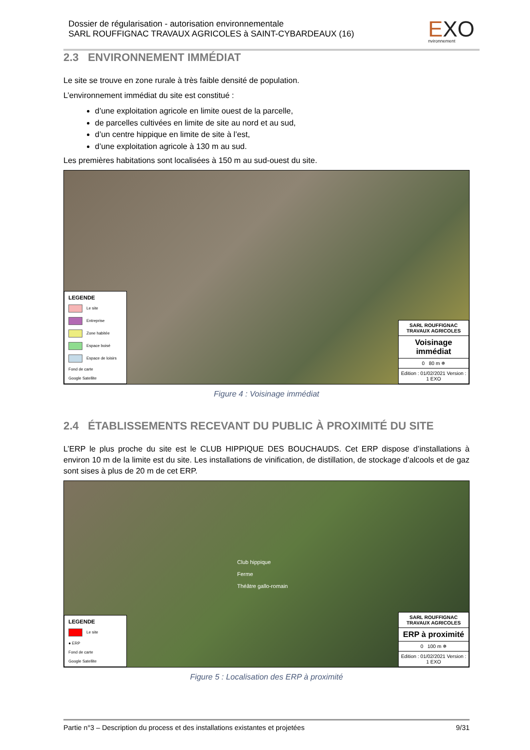Dossier de régularisation - autorisation environnementale
SARL ROUFFIGNAC TRAVAUX AGRICOLES à SAINT-CYBARDEAUX (16)
EXO
nvironnement
2.3 ENVIRONNEMENT IMMÉDIAT
Le site se trouve en zone rurale à très faible densité de population.
L’environnement immédiat du site est constitué :
d’une exploitation agricole en limite ouest de la parcelle,
de parcelles cultivées en limite de site au nord et au sud,
d’un centre hippique en limite de site à l’est,
d’une exploitation agricole à 130 m au sud.
Les premières habitations sont localisées à 150 m au sud-ouest du site.
LEGENDE
Le site
Entreprise
Zone habitée
Espace boisé
Espace de loisirs
Fond de carte
Google Satellite
SARL ROUFFIGNAC TRAVAUX AGRICOLES
Voisinage immédiat
0 80 m ✵
Edition : 01/02/2021 Version : 1 EXO
Figure 4 : Voisinage immédiat
2.4 ÉTABLISSEMENTS RECEVANT DU PUBLIC À PROXIMITÉ DU SITE
L’ERP le plus proche du site est le CLUB HIPPIQUE DES BOUCHAUDS. Cet ERP dispose d’installations à environ 10 m de la limite est du site. Les installations de vinification, de distillation, de stockage d’alcools et de gaz sont sises à plus de 20 m de cet ERP.
LEGENDE
Le site
● ERP
Fond de carte
Google Satellite
Club hippique
Ferme
Théâtre gallo-romain
SARL ROUFFIGNAC TRAVAUX AGRICOLES
ERP à proximité
0 100 m ✵
Edition : 01/02/2021 Version : 1 EXO
Figure 5 : Localisation des ERP à proximité
Partie n°3 – Description du process et des installations existantes et projetées 9/31